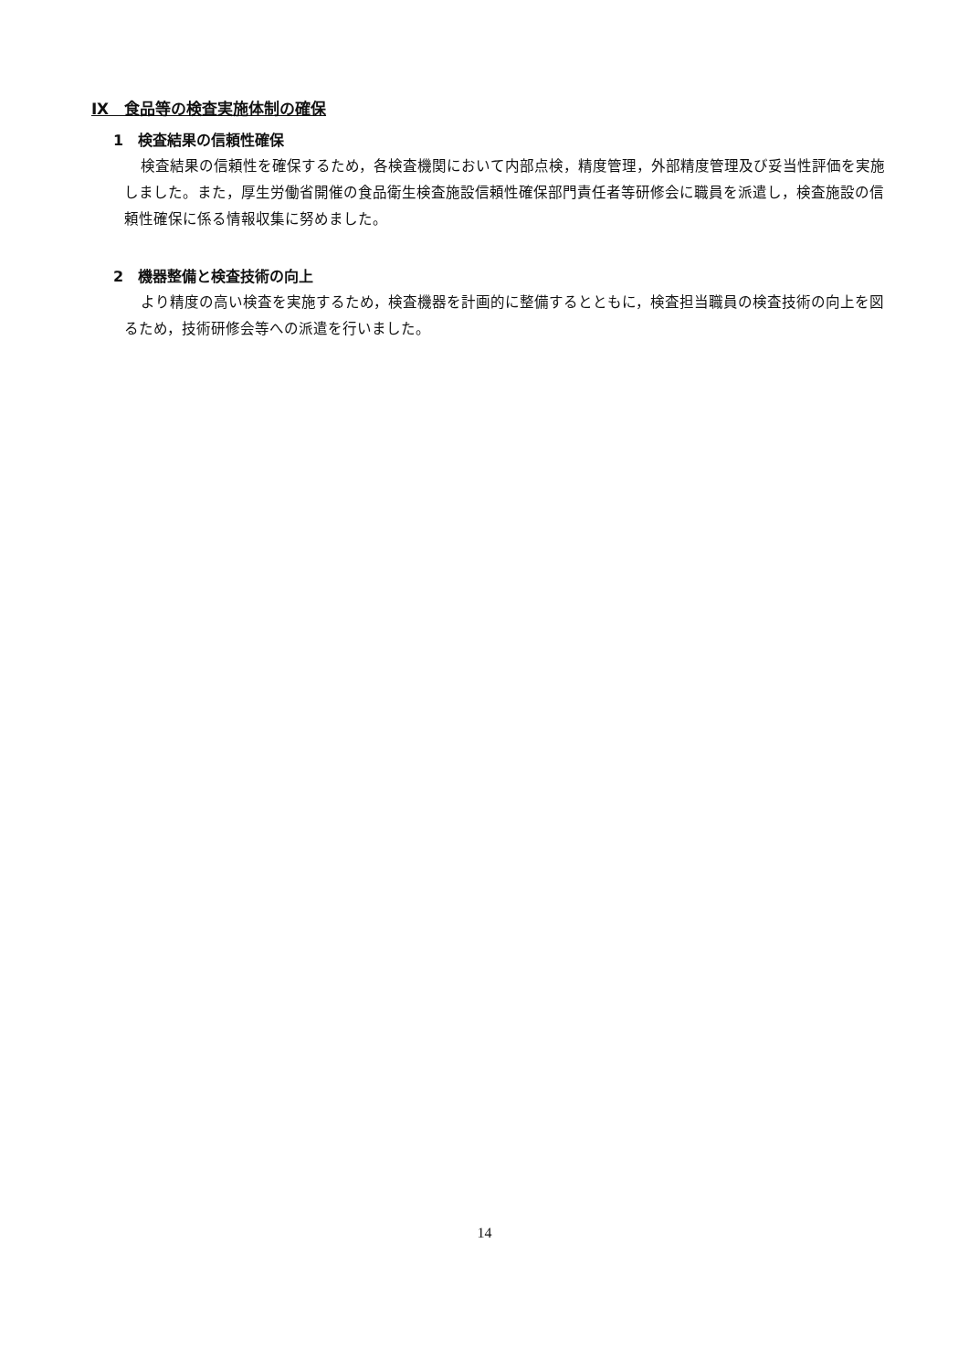Ⅸ　食品等の検査実施体制の確保
1　検査結果の信頼性確保
検査結果の信頼性を確保するため，各検査機関において内部点検，精度管理，外部精度管理及び妥当性評価を実施しました。また，厚生労働省開催の食品衛生検査施設信頼性確保部門責任者等研修会に職員を派遣し，検査施設の信頼性確保に係る情報収集に努めました。
2　機器整備と検査技術の向上
より精度の高い検査を実施するため，検査機器を計画的に整備するとともに，検査担当職員の検査技術の向上を図るため，技術研修会等への派遣を行いました。
14